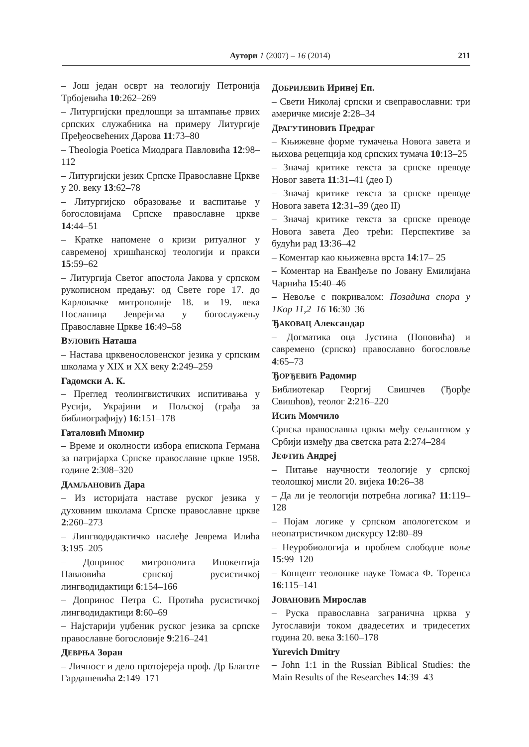Аутори 1 (2007) – 16 (2014) 211
– Још један осврт на теологију Петронија Трбојевића 10:262–269
– Литургијски предлошци за штампање првих српских служабника на примеру Литургије Пређеосвећених Дарова 11:73–80
– Theologia Poetica Миодрага Павловића 12:98–112
– Литургијски језик Српске Православне Цркве у 20. веку 13:62–78
– Литургијско образовање и васпитање у богословијама Српске православне цркве 14:44–51
– Кратке напомене о кризи ритуалног у савременој хришћанској теологији и пракси 15:59–62
– Литургија Светог апостола Јакова у српском рукописном предању: од Свете горе 17. до Карловачке митрополије 18. и 19. века Посланица Јеврејима у богослужењу Православне Цркве 16:49–58
ВУЛОВИЋ Наташа
– Настава црквенословенског језика у српским школама у XIX и XX веку 2:249–259
Гадомски А. К.
– Преглед теолингвистичких испитивања у Русији, Украјини и Пољској (грађа за библиографију) 16:151–178
Гаталовић Миомир
– Време и околности избора епископа Германа за патријарха Српске православне цркве 1958. године 2:308–320
ДАМЉАНОВИЋ Дара
– Из историјата наставе руског језика у духовним школама Српске православне цркве 2:260–273
– Лингводидактичко наслеђе Јеврема Илића 3:195–205
– Допринос митрополита Инокентија Павловића српској русистичкој лингводидактици 6:154–166
– Допринос Петра С. Протића русистичкој лингводидактици 8:60–69
– Најстарији уџбеник руског језика за српске православне богословије 9:216–241
ДЕВРЊА Зоран
– Личност и дело протојереја проф. Др Благоте Гардашевића 2:149–171
ДОБРИЈЕВИЋ Иринеј Еп.
– Свети Николај српски и свеправославни: три америчке мисије 2:28–34
ДРАГУТИНОВИЋ Предраг
– Књижевне форме тумачења Новога завета и њихова рецепција код српских тумача 10:13–25
– Значај критике текста за српске преводе Новог завета 11:31–41 (део I)
– Значај критике текста за српске преводе Новога завета 12:31–39 (део II)
– Значај критике текста за српске преводе Новога завета Део трећи: Перспективе за будући рад 13:36–42
– Коментар као књижевна врста 14:17– 25
– Коментар на Еванђеље по Јовану Емилијана Чарнића 15:40–46
– Невоље с покривалом: Позадина спора у 1Кор 11,2–16 16:30–36
ЂАКОВАЦ Александар
– Догматика оца Јустина (Поповића) и савремено (српско) православно богословље 4:65–73
ЂОРЂЕВИЋ Радомир
Библиотекар Георгиј Свишчев (Ђорђе Свишћов), теолог 2:216–220
ИСИЋ Момчило
Српска православна црква међу сељаштвом у Србији између два светска рата 2:274–284
ЈЕФТИЋ Андреј
– Питање научности теологије у српској теолошкој мисли 20. вијека 10:26–38
– Да ли је теологији потребна логика? 11:119–128
– Појам логике у српском апологетском и неопатристичком дискурсу 12:80–89
– Неуробиологија и проблем слободне воље 15:99–120
– Концепт теолошке науке Томаса Ф. Торенса 16:115–141
ЈОВАНОВИЋ Мирослав
– Руска православна загранична црква у Југославији током двадесетих и тридесетих година 20. века 3:160–178
Yurevich Dmitry
– John 1:1 in the Russian Biblical Studies: the Main Results of the Researches 14:39–43